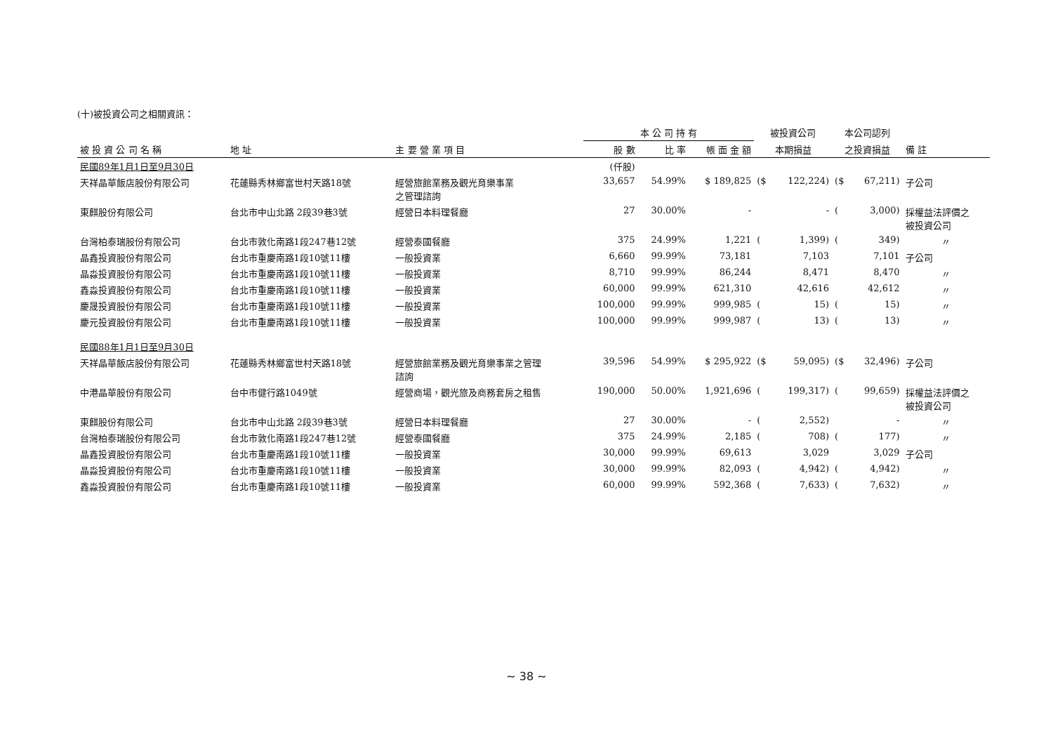(十)被投資公司之相關資訊：
| | | | 本 公 司 持 有 | | | 被投資公司 | | 本公司認列 | | |
| --- | --- | --- | --- | --- | --- | --- | --- | --- | --- | --- |
| 被 投 資 公 司 名 稱 | 地 址 | 主 要 營 業 項 目 | 股 數 | 比 率 | 帳 面 金 額 | 本期損益 | | 之投資損益 | | 備 註 |
| 民國89年1月1日至9月30日 | | | (仟股) | | | | | | | |
| 天祥晶華飯店股份有限公司 | 花蓮縣秀林鄉富世村天路18號 | 經營旅館業務及觀光育樂事業 之管理諮詢 | 33,657 | 54.99% | $ 189,825 | ($ | 122,224) | ($ | 67,211) | 子公司 |
| 東麒股份有限公司 | 台北市中山北路 2段39巷3號 | 經營日本料理餐廳 | 27 | 30.00% | - | | - | ( | 3,000) | 採權益法評價之 被投資公司 |
| 台灣柏泰瑞股份有限公司 | 台北市敦化南路1段247巷12號 | 經營泰國餐廳 | 375 | 24.99% | 1,221 | ( | 1,399) | ( | 349) | 〃 |
| 晶鑫投資股份有限公司 | 台北市重慶南路1段10號11樓 | 一般投資業 | 6,660 | 99.99% | 73,181 | | 7,103 | | 7,101 | 子公司 |
| 晶淼投資股份有限公司 | 台北市重慶南路1段10號11樓 | 一般投資業 | 8,710 | 99.99% | 86,244 | | 8,471 | | 8,470 | 〃 |
| 鑫淼投資股份有限公司 | 台北市重慶南路1段10號11樓 | 一般投資業 | 60,000 | 99.99% | 621,310 | | 42,616 | | 42,612 | 〃 |
| 慶晟投資股份有限公司 | 台北市重慶南路1段10號11樓 | 一般投資業 | 100,000 | 99.99% | 999,985 | ( | 15) | ( | 15) | 〃 |
| 慶元投資股份有限公司 | 台北市重慶南路1段10號11樓 | 一般投資業 | 100,000 | 99.99% | 999,987 | ( | 13) | ( | 13) | 〃 |
| 民國88年1月1日至9月30日 | | | | | | | | | | |
| 天祥晶華飯店股份有限公司 | 花蓮縣秀林鄉富世村天路18號 | 經營旅館業務及觀光育樂事業之管理 諮詢 | 39,596 | 54.99% | $ 295,922 | ($ | 59,095) | ($ | 32,496) | 子公司 |
| 中港晶華股份有限公司 | 台中市健行路1049號 | 經營商場，觀光旅及商務套房之租售 | 190,000 | 50.00% | 1,921,696 | ( | 199,317) | ( | 99,659) | 採權益法評價之 被投資公司 |
| 東麒股份有限公司 | 台北市中山北路 2段39巷3號 | 經營日本料理餐廳 | 27 | 30.00% | - | ( | 2,552) | | - | 〃 |
| 台灣柏泰瑞股份有限公司 | 台北市敦化南路1段247巷12號 | 經營泰國餐廳 | 375 | 24.99% | 2,185 | ( | 708) | ( | 177) | 〃 |
| 晶鑫投資股份有限公司 | 台北市重慶南路1段10號11樓 | 一般投資業 | 30,000 | 99.99% | 69,613 | | 3,029 | | 3,029 | 子公司 |
| 晶淼投資股份有限公司 | 台北市重慶南路1段10號11樓 | 一般投資業 | 30,000 | 99.99% | 82,093 | ( | 4,942) | ( | 4,942) | 〃 |
| 鑫淼投資股份有限公司 | 台北市重慶南路1段10號11樓 | 一般投資業 | 60,000 | 99.99% | 592,368 | ( | 7,633) | ( | 7,632) | 〃 |
~ 38 ~